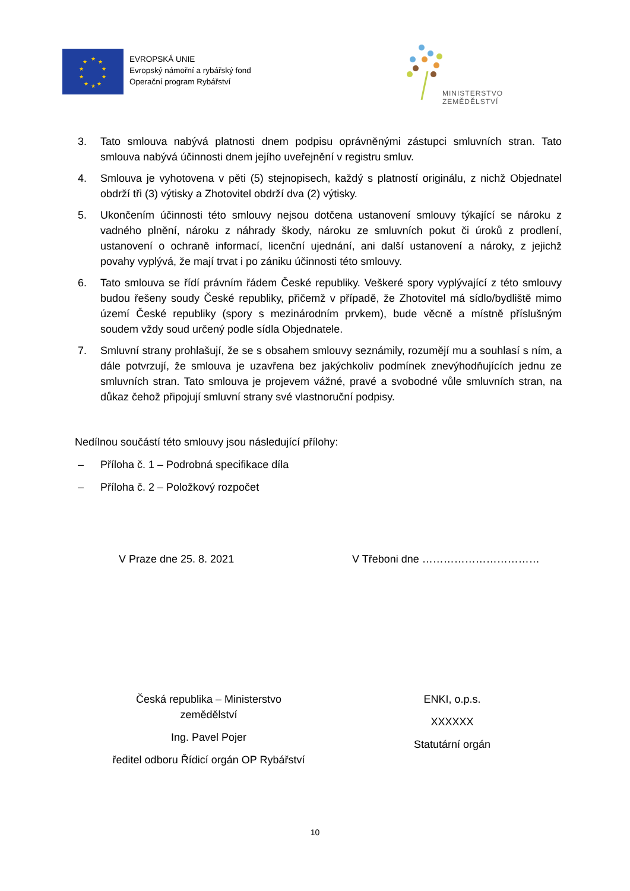★
★
★
★
★
★
★
★
★
★
EVROPSKÁ UNIE
Evropský námořní a rybářský fond
Operační program Rybářství
MINISTERSTVO ZEMĚDĚLSTVÍ
3. Tato smlouva nabývá platnosti dnem podpisu oprávněnými zástupci smluvních stran. Tato smlouva nabývá účinnosti dnem jejího uveřejnění v registru smluv.
4. Smlouva je vyhotovena v pěti (5) stejnopisech, každý s platností originálu, z nichž Objednatel obdrží tři (3) výtisky a Zhotovitel obdrží dva (2) výtisky.
5. Ukončením účinnosti této smlouvy nejsou dotčena ustanovení smlouvy týkající se nároku z vadného plnění, nároku z náhrady škody, nároku ze smluvních pokut či úroků z prodlení, ustanovení o ochraně informací, licenční ujednání, ani další ustanovení a nároky, z jejichž povahy vyplývá, že mají trvat i po zániku účinnosti této smlouvy.
6. Tato smlouva se řídí právním řádem České republiky. Veškeré spory vyplývající z této smlouvy budou řešeny soudy České republiky, přičemž v případě, že Zhotovitel má sídlo/bydliště mimo území České republiky (spory s mezinárodním prvkem), bude věcně a místně příslušným soudem vždy soud určený podle sídla Objednatele.
7. Smluvní strany prohlašují, že se s obsahem smlouvy seznámily, rozumějí mu a souhlasí s ním, a dále potvrzují, že smlouva je uzavřena bez jakýchkoliv podmínek znevýhodňujících jednu ze smluvních stran. Tato smlouva je projevem vážné, pravé a svobodné vůle smluvních stran, na důkaz čehož připojují smluvní strany své vlastnoruční podpisy.
Nedílnou součástí této smlouvy jsou následující přílohy:
– Příloha č. 1 – Podrobná specifikace díla
– Příloha č. 2 – Položkový rozpočet
V Praze dne 25. 8. 2021 V Třeboni dne ……………………………
Česká republika – Ministerstvo
zemědělství
Ing. Pavel Pojer
ředitel odboru Řídicí orgán OP Rybářství
ENKI, o.p.s.
XXXXXX
Statutární orgán
10